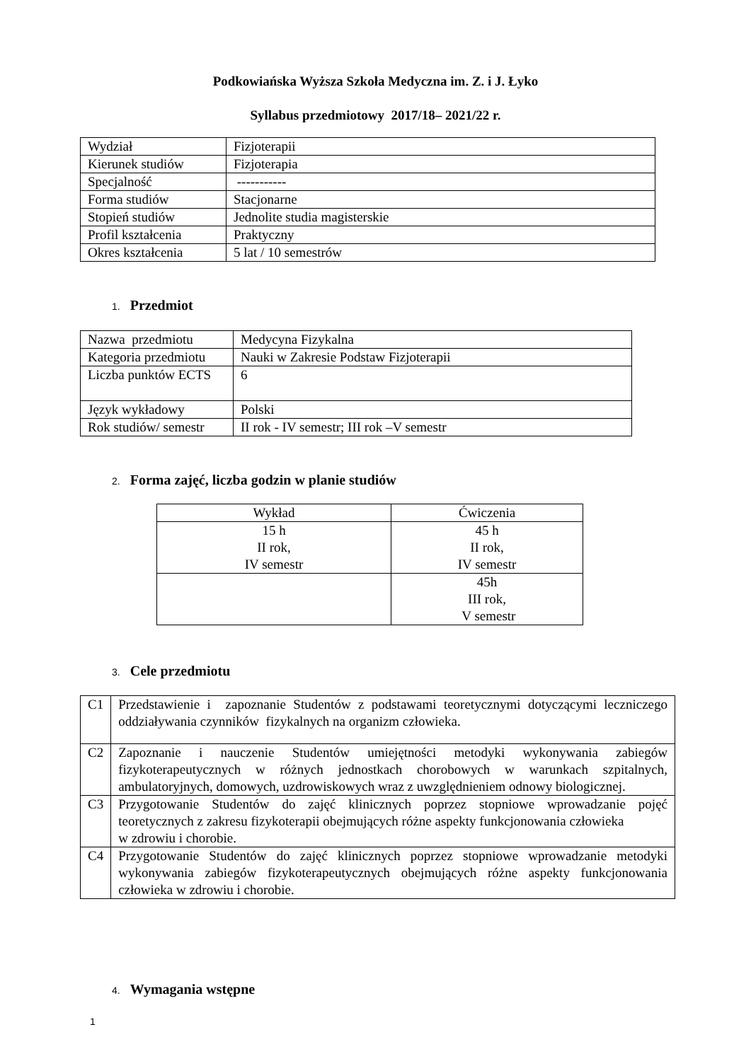Podkowiańska Wyższa Szkoła Medyczna im. Z. i J. Łyko
Syllabus przedmiotowy 2017/18– 2021/22 r.
| Wydział | Fizjoterapii |
| Kierunek studiów | Fizjoterapia |
| Specjalność | ----------- |
| Forma studiów | Stacjonarne |
| Stopień studiów | Jednolite studia magisterskie |
| Profil kształcenia | Praktyczny |
| Okres kształcenia | 5 lat / 10 semestrów |
1. Przedmiot
| Nazwa przedmiotu | Medycyna Fizykalna |
| Kategoria przedmiotu | Nauki w Zakresie Podstaw Fizjoterapii |
| Liczba punktów ECTS | 6 |
| Język wykładowy | Polski |
| Rok studiów/ semestr | II rok - IV semestr; III rok –V semestr |
2. Forma zajęć, liczba godzin w planie studiów
| Wykład | Ćwiczenia |
| 15 h II rok, IV semestr | 45 h II rok, IV semestr |
| | 45h III rok, V semestr |
3. Cele przedmiotu
| C1 | Przedstawienie i zapoznanie Studentów z podstawami teoretycznymi dotyczącymi leczniczego oddziaływania czynników fizykalnych na organizm człowieka. |
| C2 | Zapoznanie i nauczenie Studentów umiejętności metodyki wykonywania zabiegów fizykoterapeutycznych w różnych jednostkach chorobowych w warunkach szpitalnych, ambulatoryjnych, domowych, uzdrowiskowych wraz z uwzględnieniem odnowy biologicznej. |
| C3 | Przygotowanie Studentów do zajęć klinicznych poprzez stopniowe wprowadzanie pojęć teoretycznych z zakresu fizykoterapii obejmujących różne aspekty funkcjonowania człowieka w zdrowiu i chorobie. |
| C4 | Przygotowanie Studentów do zajęć klinicznych poprzez stopniowe wprowadzanie metodyki wykonywania zabiegów fizykoterapeutycznych obejmujących różne aspekty funkcjonowania człowieka w zdrowiu i chorobie. |
4. Wymagania wstępne
1